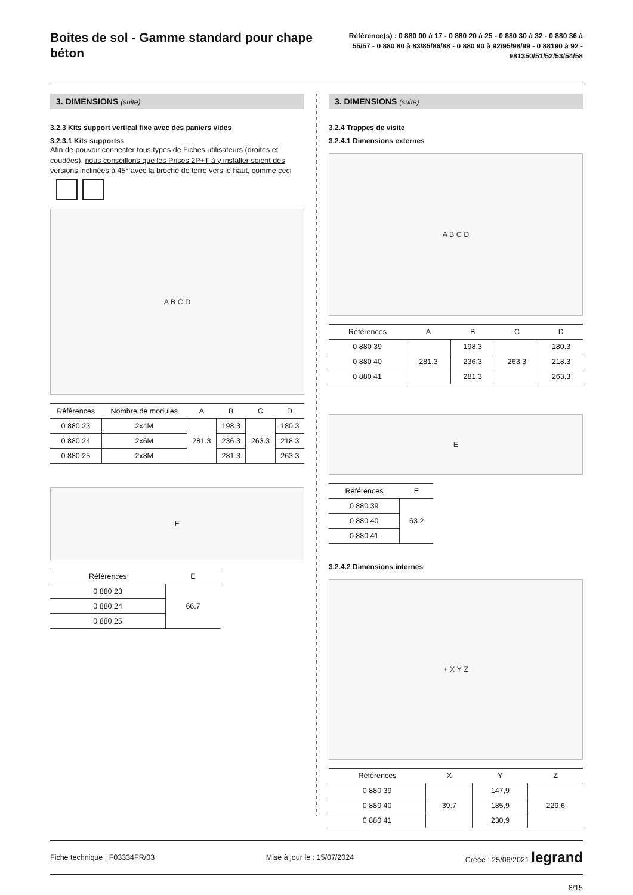Boites de sol - Gamme standard pour chape béton
Référence(s) : 0 880 00 à 17 - 0 880 20 à 25 - 0 880 30 à 32 - 0 880 36 à 55/57 - 0 880 80 à 83/85/86/88 - 0 880 90 à 92/95/98/99 - 0 88190 à 92 - 981350/51/52/53/54/58
3. DIMENSIONS (suite)
3.2.3 Kits support vertical fixe avec des paniers vides
3.2.3.1 Kits supportss
Afin de pouvoir connecter tous types de Fiches utilisateurs (droites et coudées), nous conseillons que les Prises 2P+T à y installer soient des versions inclinées à 45° avec la broche de terre vers le haut, comme ceci
A B C D
| Références | Nombre de modules | A | B | C | D |
| --- | --- | --- | --- | --- | --- |
| 0 880 23 | 2x4M | 281.3 | 198.3 | 263.3 | 180.3 |
| 0 880 24 | 2x6M | | 236.3 | | 218.3 |
| 0 880 25 | 2x8M | | 281.3 | | 263.3 |
E
| Références | E |
| --- | --- |
| 0 880 23 | 66.7 |
| 0 880 24 | |
| 0 880 25 | |
3. DIMENSIONS (suite)
3.2.4 Trappes de visite
3.2.4.1 Dimensions externes
A B C D
| Références | A | B | C | D |
| --- | --- | --- | --- | --- |
| 0 880 39 | 281.3 | 198.3 | 263.3 | 180.3 |
| 0 880 40 | | 236.3 | | 218.3 |
| 0 880 41 | | 281.3 | | 263.3 |
E
| Références | E |
| --- | --- |
| 0 880 39 | 63.2 |
| 0 880 40 | |
| 0 880 41 | |
3.2.4.2 Dimensions internes
+ X Y Z
| Références | X | Y | Z |
| --- | --- | --- | --- |
| 0 880 39 | 39,7 | 147,9 | 229,6 |
| 0 880 40 | | 185,9 | |
| 0 880 41 | | 230,9 | |
Fiche technique : F03334FR/03 Mise à jour le : 15/07/2024 Créée : 25/06/2021 legrand
8/15